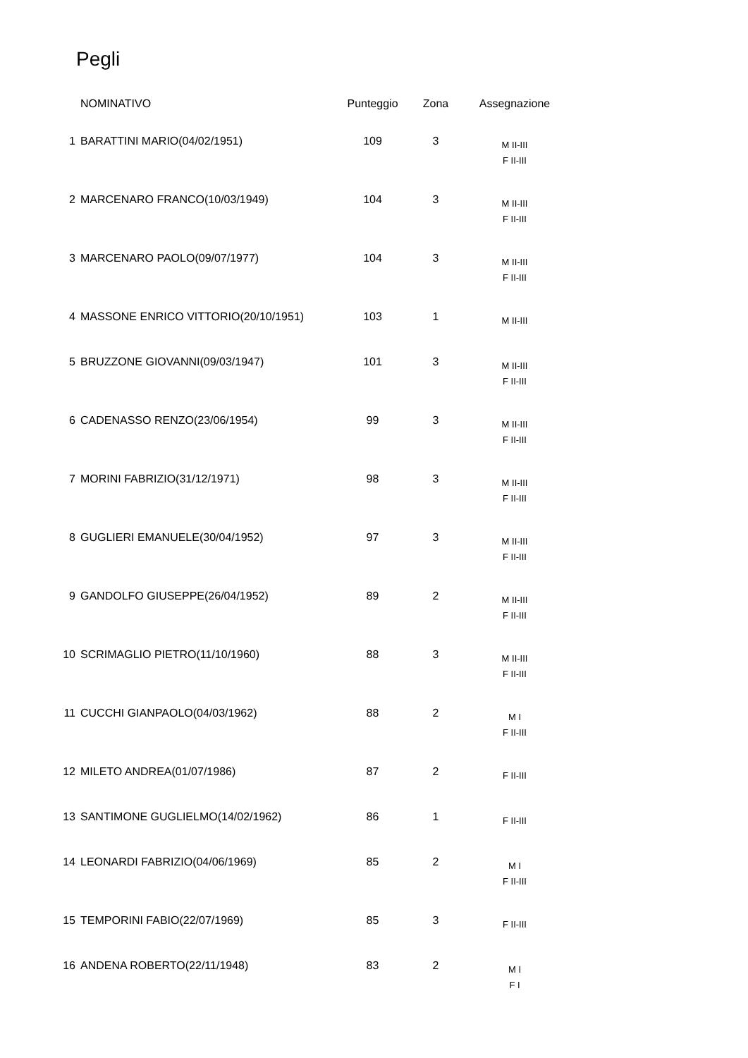Pegli
| | NOMINATIVO | Punteggio | Zona | Assegnazione |
| --- | --- | --- | --- | --- |
| 1 | BARATTINI MARIO(04/02/1951) | 109 | 3 | M II-III F II-III |
| 2 | MARCENARO FRANCO(10/03/1949) | 104 | 3 | M II-III F II-III |
| 3 | MARCENARO PAOLO(09/07/1977) | 104 | 3 | M II-III F II-III |
| 4 | MASSONE ENRICO VITTORIO(20/10/1951) | 103 | 1 | M II-III |
| 5 | BRUZZONE GIOVANNI(09/03/1947) | 101 | 3 | M II-III F II-III |
| 6 | CADENASSO RENZO(23/06/1954) | 99 | 3 | M II-III F II-III |
| 7 | MORINI FABRIZIO(31/12/1971) | 98 | 3 | M II-III F II-III |
| 8 | GUGLIERI EMANUELE(30/04/1952) | 97 | 3 | M II-III F II-III |
| 9 | GANDOLFO GIUSEPPE(26/04/1952) | 89 | 2 | M II-III F II-III |
| 10 | SCRIMAGLIO PIETRO(11/10/1960) | 88 | 3 | M II-III F II-III |
| 11 | CUCCHI GIANPAOLO(04/03/1962) | 88 | 2 | M I F II-III |
| 12 | MILETO ANDREA(01/07/1986) | 87 | 2 | F II-III |
| 13 | SANTIMONE GUGLIELMO(14/02/1962) | 86 | 1 | F II-III |
| 14 | LEONARDI FABRIZIO(04/06/1969) | 85 | 2 | M I F II-III |
| 15 | TEMPORINI FABIO(22/07/1969) | 85 | 3 | F II-III |
| 16 | ANDENA ROBERTO(22/11/1948) | 83 | 2 | M I F I |